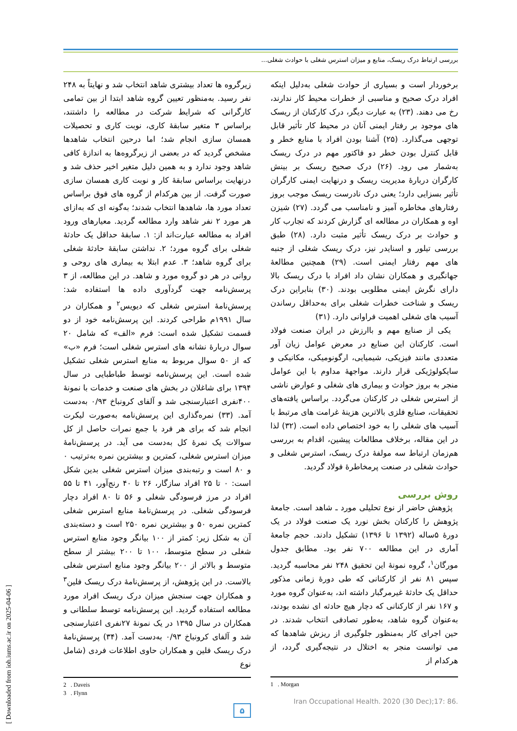بررسی ارتباط درک ریسک، منابع و میزان استرس شغلی با حوادث شغلی...
برخوردار است و بسیاری از حوادث شغلی به‌دلیل اینکه افراد درک صحیح و مناسبی از خطرات محیط کار ندارند، رخ می دهند. (۲۳) به عبارت دیگر، درک کارکنان از ریسک های موجود بر رفتار ایمنی آنان در محیط کار تأثیر قابل توجهی می‌گذارد. (۲۵) آشنا بودن افراد با منابع خطر و قابل کنترل بودن خطر دو فاکتور مهم در درک ریسک به‌شمار می رود. (۲۶) درک صحیح ریسک بر بینش کارگران دربارهٔ مدیریت ریسک و درنهایت ایمنی کارگران تأثیر بسزایی دارد؛ یعنی درک نادرست ریسک موجب بروز رفتارهای مخاطره آمیز و نامناسب می گردد. (۲۷) شیزن اوه و همکاران در مطالعه ای گزارش کردند که تجارب کار و حوادث بر درک ریسک تأثیر مثبت دارد. (۲۸) طبق بررسی تیلور و اسنایدر نیز، درک ریسک شغلی از جنبه های مهم رفتار ایمنی است. (۲۹) همچنین مطالعهٔ جهانگیری و همکاران نشان داد افراد با درک ریسک بالا دارای نگرش ایمنی مطلوبی بودند. (۳۰) بنابراین درک ریسک و شناخت خطرات شغلی برای به‌حداقل رساندن آسیب های شغلی اهمیت فراوانی دارد. (۳۱)
یکی از صنایع مهم و باارزش در ایران صنعت فولاد است. کارکنان این صنایع در معرض عوامل زیان آور متعددی مانند فیزیکی، شیمیایی، ارگونومیکی، مکانیکی و سایکولوژیکی قرار دارند. مواجههٔ مداوم با این عوامل منجر به بروز حوادث و بیماری های شغلی و عوارض ناشی از استرس شغلی در کارکنان می‌گردد. براساس یافته‌های تحقیقات، صنایع فلزی بالاترین هزینهٔ غرامت های مرتبط با آسیب های شغلی را به خود اختصاص داده است. (۳۲) لذا در این مقاله، برخلاف مطالعات پیشین، اقدام به بررسی هم‌زمان ارتباط سه مولفهٔ درک ریسک، استرس شغلی و حوادث شغلی در صنعت پرمخاطرهٔ فولاد گردید.
روش بررسی
پژوهش حاضر از نوع تحلیلی مورد ـ شاهد است. جامعهٔ پژوهش را کارکنان بخش نورد یک صنعت فولاد در یک دورهٔ ۵ساله (۱۳۹۲ تا ۱۳۹۶) تشکیل دادند. حجم جامعهٔ آماری در این مطالعه ۷۰۰ نفر بود. مطابق جدول مورگان<sup>۱</sup>، گروه نمونهٔ این تحقیق ۲۴۸ نفر محاسبه گردید. سپس ۸۱ نفر از کارکنانی که طی دورهٔ زمانی مذکور حداقل یک حادثهٔ غیرمرگبار داشته اند، به‌عنوان گروه مورد و ۱۶۷ نفر از کارکنانی که دچار هیچ حادثه ای نشده بودند، به‌عنوان گروه شاهد، به‌طور تصادفی انتخاب شدند. در حین اجرای کار به‌منظور جلوگیری از ریزش شاهدها که می توانست منجر به اختلال در نتیجه‌گیری گردد، از هرکدام از
1 . Morgan
Iran Occupational Health. 2020 (30 Dec);17: 86.
زیرگروه ها تعداد بیشتری شاهد انتخاب شد و نهایتاً به ۲۴۸ نفر رسید. به‌منظور تعیین گروه شاهد ابتدا از بین تمامی کارگرانی که شرایط شرکت در مطالعه را داشتند، براساس ۳ متغیر سابقهٔ کاری، نوبت کاری و تحصیلات همسان سازی انجام شد؛ اما درحین انتخاب شاهدها مشخص گردید که در بعضی از زیرگروه‌ها به اندازهٔ کافی شاهد وجود ندارد و به همین دلیل متغیر اخیر حذف شد و درنهایت براساس سابقهٔ کار و نوبت کاری همسان سازی صورت گرفت. از بین هرکدام از گروه های فوق براساس تعداد مورد ها، شاهدها انتخاب شدند؛ به‌گونه ای که به‌ازای هر مورد ۲ نفر شاهد وارد مطالعه گردید. معیارهای ورود افراد به مطالعه عبارت‌اند از: ۱. سابقهٔ حداقل یک حادثهٔ شغلی برای گروه مورد؛ ۲. نداشتن سابقهٔ حادثهٔ شغلی برای گروه شاهد؛ ۳. عدم ابتلا به بیماری های روحی و روانی در هر دو گروه مورد و شاهد. در این مطالعه، از ۳ پرسش‌نامه جهت گردآوری داده ها استفاده شد: پرسش‌نامهٔ استرس شغلی که دیویس<sup>۲</sup> و همکاران در سال ۱۹۹۱م طراحی کردند. این پرسش‌نامه خود از دو قسمت تشکیل شده است: فرم «الف» که شامل ۲۰ سوال دربارهٔ نشانه های استرس شغلی است؛ فرم «ب» که از ۵۰ سوال مربوط به منابع استرس شغلی تشکیل شده است. این پرسش‌نامه توسط طباطبایی در سال ۱۳۹۴ برای شاغلان در بخش های صنعت و خدمات با نمونهٔ ۴۰۰نفری اعتبارسنجی شد و آلفای کرونباخ ۰/۹۳ به‌دست آمد. (۳۳) نمره‌گذاری این پرسش‌نامه به‌صورت لیکرت انجام شد که برای هر فرد با جمع نمرات حاصل از کل سوالات یک نمرهٔ کل به‌دست می آید. در پرسش‌نامهٔ میزان استرس شغلی، کمترین و بیشترین نمره به‌ترتیب ۰ و ۸۰ است و رتبه‌بندی میزان استرس شغلی بدین شکل است: ۰ تا ۲۵ افراد سازگار، ۲۶ تا ۴۰ رنج‌آور، ۴۱ تا ۵۵ افراد در مرز فرسودگی شغلی و ۵۶ تا ۸۰ افراد دچار فرسودگی شغلی. در پرسش‌نامهٔ منابع استرس شغلی کمترین نمره ۵۰ و بیشترین نمره ۲۵۰ است و دسته‌بندی آن به شکل زیر: کمتر از ۱۰۰ بیانگر وجود منابع استرس شغلی در سطح متوسط، ۱۰۰ تا ۲۰۰ بیشتر از سطح متوسط و بالاتر از ۲۰۰ بیانگر وجود منابع استرس شغلی بالاست. در این پژوهش، از پرسش‌نامهٔ درک ریسک فلین<sup>۳</sup> و همکاران جهت سنجش میزان درک ریسک افراد مورد مطالعه استفاده گردید. این پرسش‌نامه توسط سلطانی و همکاران در سال ۱۳۹۵ در یک نمونهٔ ۲۷نفری اعتبارسنجی شد و آلفای کرونباخ ۰/۹۳ به‌دست آمد. (۳۴) پرسش‌نامهٔ درک ریسک فلین و همکاران حاوی اطلاعات فردی (شامل نوع
2 . Daveis
3 . Flynn
۵
[ Downloaded from ioh.iums.ac.ir on 2025-04-06 ]